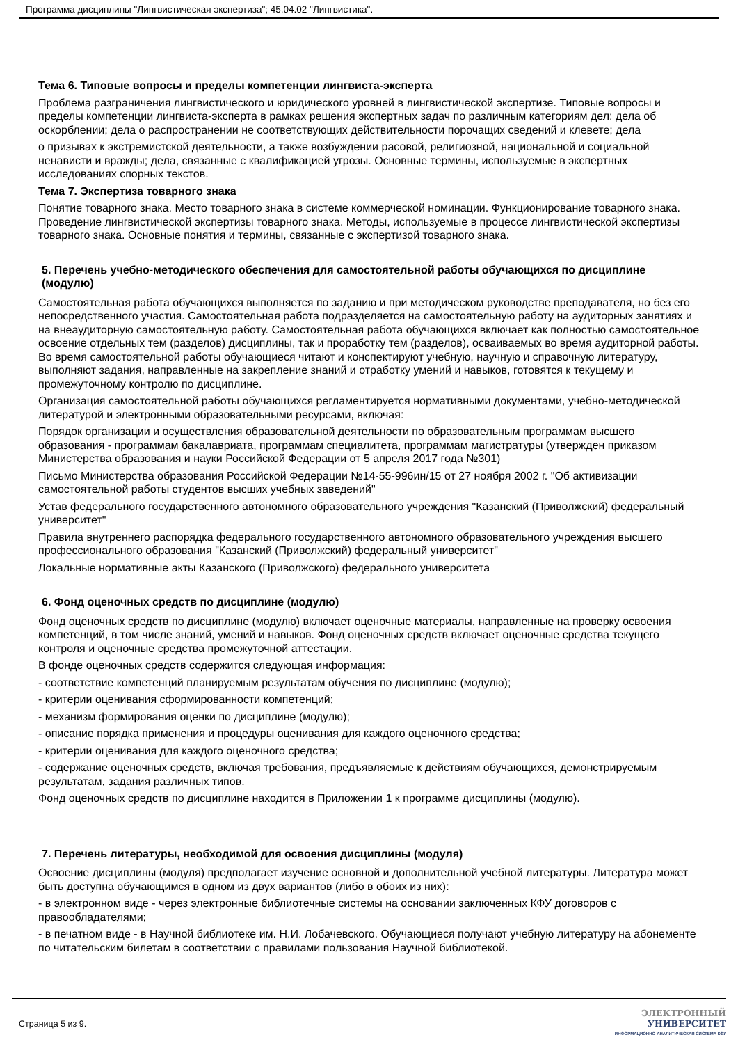Программа дисциплины "Лингвистическая экспертиза"; 45.04.02 "Лингвистика".
Тема 6. Типовые вопросы и пределы компетенции лингвиста-эксперта
Проблема разграничения лингвистического и юридического уровней в лингвистической экспертизе. Типовые вопросы и пределы компетенции лингвиста-эксперта в рамках решения экспертных задач по различным категориям дел: дела об оскорблении; дела о распространении не соответствующих действительности порочащих сведений и клевете; дела
о призывах к экстремистской деятельности, а также возбуждении расовой, религиозной, национальной и социальной ненависти и вражды; дела, связанные с квалификацией угрозы. Основные термины, используемые в экспертных исследованиях спорных текстов.
Тема 7. Экспертиза товарного знака
Понятие товарного знака. Место товарного знака в системе коммерческой номинации. Функционирование товарного знака. Проведение лингвистической экспертизы товарного знака. Методы, используемые в процессе лингвистической экспертизы товарного знака. Основные понятия и термины, связанные с экспертизой товарного знака.
5. Перечень учебно-методического обеспечения для самостоятельной работы обучающихся по дисциплине (модулю)
Самостоятельная работа обучающихся выполняется по заданию и при методическом руководстве преподавателя, но без его непосредственного участия. Самостоятельная работа подразделяется на самостоятельную работу на аудиторных занятиях и на внеаудиторную самостоятельную работу. Самостоятельная работа обучающихся включает как полностью самостоятельное освоение отдельных тем (разделов) дисциплины, так и проработку тем (разделов), осваиваемых во время аудиторной работы. Во время самостоятельной работы обучающиеся читают и конспектируют учебную, научную и справочную литературу, выполняют задания, направленные на закрепление знаний и отработку умений и навыков, готовятся к текущему и промежуточному контролю по дисциплине.
Организация самостоятельной работы обучающихся регламентируется нормативными документами, учебно-методической литературой и электронными образовательными ресурсами, включая:
Порядок организации и осуществления образовательной деятельности по образовательным программам высшего образования - программам бакалавриата, программам специалитета, программам магистратуры (утвержден приказом Министерства образования и науки Российской Федерации от 5 апреля 2017 года №301)
Письмо Министерства образования Российской Федерации №14-55-996ин/15 от 27 ноября 2002 г. "Об активизации самостоятельной работы студентов высших учебных заведений"
Устав федерального государственного автономного образовательного учреждения "Казанский (Приволжский) федеральный университет"
Правила внутреннего распорядка федерального государственного автономного образовательного учреждения высшего профессионального образования "Казанский (Приволжский) федеральный университет"
Локальные нормативные акты Казанского (Приволжского) федерального университета
6. Фонд оценочных средств по дисциплине (модулю)
Фонд оценочных средств по дисциплине (модулю) включает оценочные материалы, направленные на проверку освоения компетенций, в том числе знаний, умений и навыков. Фонд оценочных средств включает оценочные средства текущего контроля и оценочные средства промежуточной аттестации.
В фонде оценочных средств содержится следующая информация:
- соответствие компетенций планируемым результатам обучения по дисциплине (модулю);
- критерии оценивания сформированности компетенций;
- механизм формирования оценки по дисциплине (модулю);
- описание порядка применения и процедуры оценивания для каждого оценочного средства;
- критерии оценивания для каждого оценочного средства;
- содержание оценочных средств, включая требования, предъявляемые к действиям обучающихся, демонстрируемым результатам, задания различных типов.
Фонд оценочных средств по дисциплине находится в Приложении 1 к программе дисциплины (модулю).
7. Перечень литературы, необходимой для освоения дисциплины (модуля)
Освоение дисциплины (модуля) предполагает изучение основной и дополнительной учебной литературы. Литература может быть доступна обучающимся в одном из двух вариантов (либо в обоих из них):
- в электронном виде - через электронные библиотечные системы на основании заключенных КФУ договоров с правообладателями;
- в печатном виде - в Научной библиотеке им. Н.И. Лобачевского. Обучающиеся получают учебную литературу на абонементе по читательским билетам в соответствии с правилами пользования Научной библиотекой.
Страница 5 из 9.
ЭЛЕКТРОННЫЙ
УНИВЕРСИТЕТ
ИНФОРМАЦИОННО-АНАЛИТИЧЕСКАЯ СИСТЕМА КФУ